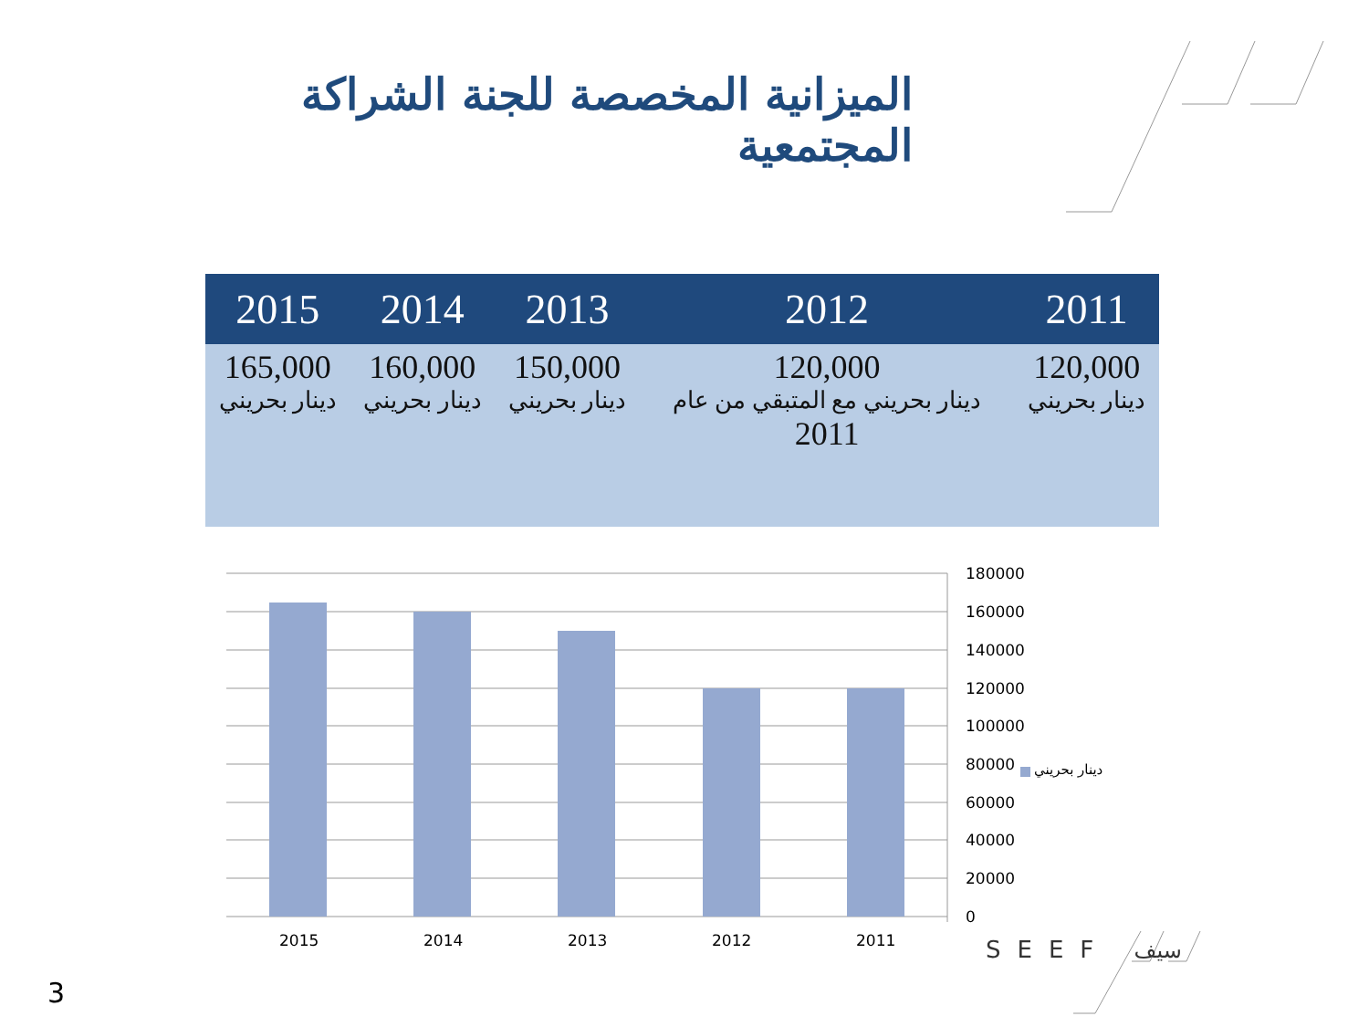الميزانية المخصصة للجنة الشراكة المجتمعية
| 2015 | 2014 | 2013 | 2012 | 2011 |
| --- | --- | --- | --- | --- |
| 165,000 دينار بحريني | 160,000 دينار بحريني | 150,000 دينار بحريني | 120,000 دينار بحريني مع المتبقي من عام 2011 | 120,000 دينار بحريني |
180000
160000
140000
120000
100000
80000
60000
40000
20000
0
دينار بحريني
2015 2014 2013 2012 2011 SEEF سيف
3